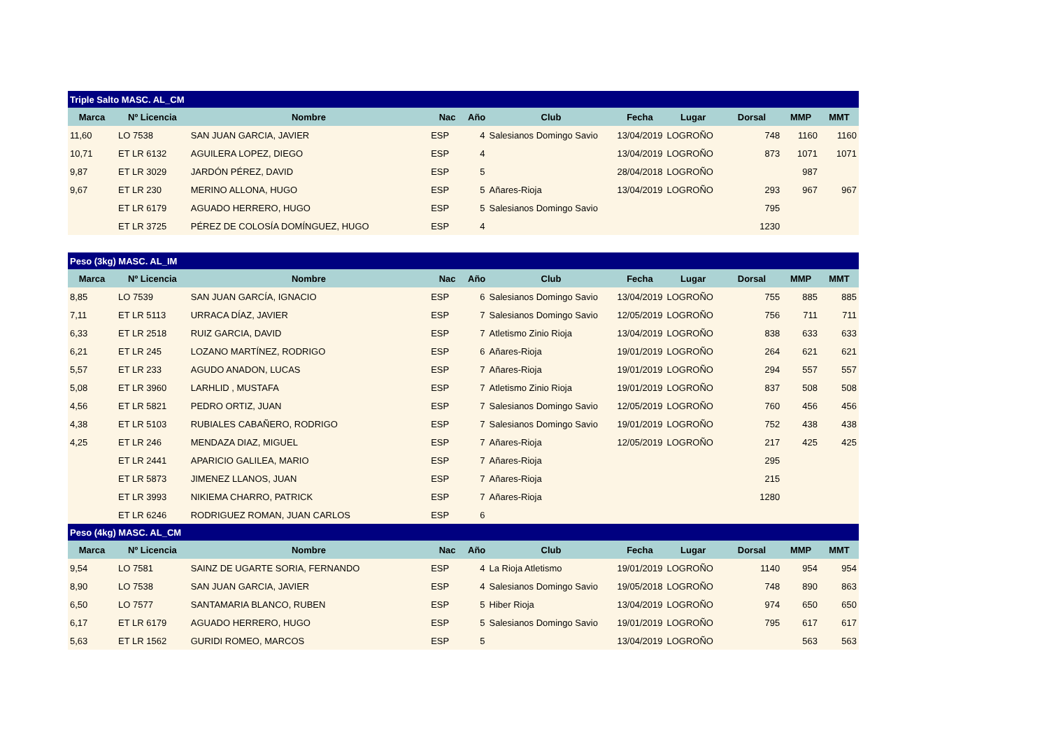| Triple Salto MASC. AL_CM | | | | | | | | | | |
| Marca | Nº Licencia | Nombre | Nac | Año | Club | Fecha | Lugar | Dorsal | MMP | MMT |
| 11,60 | LO 7538 | SAN JUAN GARCIA, JAVIER | ESP | 4 | Salesianos Domingo Savio | 13/04/2019 | LOGROÑO | 748 | 1160 | 1160 |
| 10,71 | ET LR 6132 | AGUILERA LOPEZ, DIEGO | ESP | 4 | | 13/04/2019 | LOGROÑO | 873 | 1071 | 1071 |
| 9,87 | ET LR 3029 | JARDÓN PÉREZ, DAVID | ESP | 5 | | 28/04/2018 | LOGROÑO | | 987 | |
| 9,67 | ET LR 230 | MERINO ALLONA, HUGO | ESP | 5 | Añares-Rioja | 13/04/2019 | LOGROÑO | 293 | 967 | 967 |
| | ET LR 6179 | AGUADO HERRERO, HUGO | ESP | 5 | Salesianos Domingo Savio | | | 795 | | |
| | ET LR 3725 | PÉREZ DE COLOSÍA DOMÍNGUEZ, HUGO | ESP | 4 | | | | 1230 | | |
| Peso (3kg) MASC. AL_IM | | | | | | | | | | |
| Marca | Nº Licencia | Nombre | Nac | Año | Club | Fecha | Lugar | Dorsal | MMP | MMT |
| 8,85 | LO 7539 | SAN JUAN GARCÍA, IGNACIO | ESP | 6 | Salesianos Domingo Savio | 13/04/2019 | LOGROÑO | 755 | 885 | 885 |
| 7,11 | ET LR 5113 | URRACA DÍAZ, JAVIER | ESP | 7 | Salesianos Domingo Savio | 12/05/2019 | LOGROÑO | 756 | 711 | 711 |
| 6,33 | ET LR 2518 | RUIZ GARCIA, DAVID | ESP | 7 | Atletismo Zinio Rioja | 13/04/2019 | LOGROÑO | 838 | 633 | 633 |
| 6,21 | ET LR 245 | LOZANO MARTÍNEZ, RODRIGO | ESP | 6 | Añares-Rioja | 19/01/2019 | LOGROÑO | 264 | 621 | 621 |
| 5,57 | ET LR 233 | AGUDO ANADON, LUCAS | ESP | 7 | Añares-Rioja | 19/01/2019 | LOGROÑO | 294 | 557 | 557 |
| 5,08 | ET LR 3960 | LARHLID , MUSTAFA | ESP | 7 | Atletismo Zinio Rioja | 19/01/2019 | LOGROÑO | 837 | 508 | 508 |
| 4,56 | ET LR 5821 | PEDRO ORTIZ, JUAN | ESP | 7 | Salesianos Domingo Savio | 12/05/2019 | LOGROÑO | 760 | 456 | 456 |
| 4,38 | ET LR 5103 | RUBIALES CABAÑERO, RODRIGO | ESP | 7 | Salesianos Domingo Savio | 19/01/2019 | LOGROÑO | 752 | 438 | 438 |
| 4,25 | ET LR 246 | MENDAZA DIAZ, MIGUEL | ESP | 7 | Añares-Rioja | 12/05/2019 | LOGROÑO | 217 | 425 | 425 |
| | ET LR 2441 | APARICIO GALILEA, MARIO | ESP | 7 | Añares-Rioja | | | 295 | | |
| | ET LR 5873 | JIMENEZ LLANOS, JUAN | ESP | 7 | Añares-Rioja | | | 215 | | |
| | ET LR 3993 | NIKIEMA CHARRO, PATRICK | ESP | 7 | Añares-Rioja | | | 1280 | | |
| | ET LR 6246 | RODRIGUEZ ROMAN, JUAN CARLOS | ESP | 6 | | | | | | |
| Peso (4kg) MASC. AL_CM | | | | | | | | | | |
| Marca | Nº Licencia | Nombre | Nac | Año | Club | Fecha | Lugar | Dorsal | MMP | MMT |
| 9,54 | LO 7581 | SAINZ DE UGARTE SORIA, FERNANDO | ESP | 4 | La Rioja Atletismo | 19/01/2019 | LOGROÑO | 1140 | 954 | 954 |
| 8,90 | LO 7538 | SAN JUAN GARCIA, JAVIER | ESP | 4 | Salesianos Domingo Savio | 19/05/2018 | LOGROÑO | 748 | 890 | 863 |
| 6,50 | LO 7577 | SANTAMARIA BLANCO, RUBEN | ESP | 5 | Hiber Rioja | 13/04/2019 | LOGROÑO | 974 | 650 | 650 |
| 6,17 | ET LR 6179 | AGUADO HERRERO, HUGO | ESP | 5 | Salesianos Domingo Savio | 19/01/2019 | LOGROÑO | 795 | 617 | 617 |
| 5,63 | ET LR 1562 | GURIDI ROMEO, MARCOS | ESP | 5 | | 13/04/2019 | LOGROÑO | | 563 | 563 |